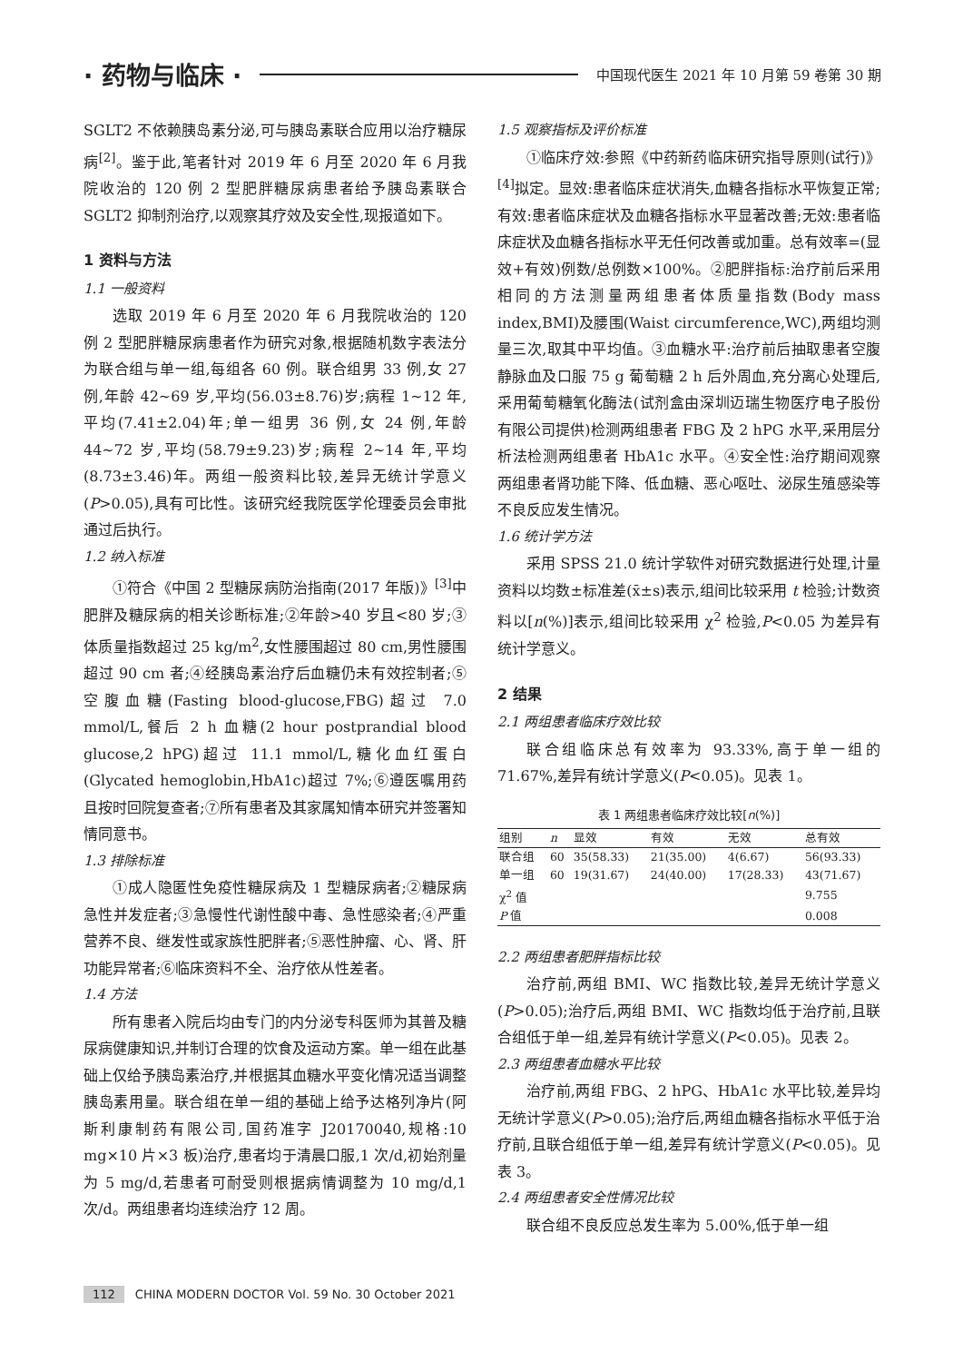· 药物与临床 ·
中国现代医生 2021 年 10 月第 59 卷第 30 期
SGLT2 不依赖胰岛素分泌,可与胰岛素联合应用以治疗糖尿病<sup>[2]</sup>。鉴于此,笔者针对 2019 年 6 月至 2020 年 6 月我院收治的 120 例 2 型肥胖糖尿病患者给予胰岛素联合 SGLT2 抑制剂治疗,以观察其疗效及安全性,现报道如下。
1 资料与方法
1.1 一般资料
选取 2019 年 6 月至 2020 年 6 月我院收治的 120 例 2 型肥胖糖尿病患者作为研究对象,根据随机数字表法分为联合组与单一组,每组各 60 例。联合组男 33 例,女 27 例,年龄 42~69 岁,平均(56.03±8.76)岁;病程 1~12 年,平均(7.41±2.04)年;单一组男 36 例,女 24 例,年龄 44~72 岁,平均(58.79±9.23)岁;病程 2~14 年,平均(8.73±3.46)年。两组一般资料比较,差异无统计学意义(P>0.05),具有可比性。该研究经我院医学伦理委员会审批通过后执行。
1.2 纳入标准
①符合《中国 2 型糖尿病防治指南(2017 年版)》<sup>[3]</sup>中肥胖及糖尿病的相关诊断标准;②年龄>40 岁且<80 岁;③体质量指数超过 25 kg/m<sup>2</sup>,女性腰围超过 80 cm,男性腰围超过 90 cm 者;④经胰岛素治疗后血糖仍未有效控制者;⑤空腹血糖(Fasting blood-glucose,FBG)超过 7.0 mmol/L,餐后 2 h 血糖(2 hour postprandial blood glucose,2 hPG)超过 11.1 mmol/L,糖化血红蛋白(Glycated hemoglobin,HbA1c)超过 7%;⑥遵医嘱用药且按时回院复查者;⑦所有患者及其家属知情本研究并签署知情同意书。
1.3 排除标准
①成人隐匿性免疫性糖尿病及 1 型糖尿病者;②糖尿病急性并发症者;③急慢性代谢性酸中毒、急性感染者;④严重营养不良、继发性或家族性肥胖者;⑤恶性肿瘤、心、肾、肝功能异常者;⑥临床资料不全、治疗依从性差者。
1.4 方法
所有患者入院后均由专门的内分泌专科医师为其普及糖尿病健康知识,并制订合理的饮食及运动方案。单一组在此基础上仅给予胰岛素治疗,并根据其血糖水平变化情况适当调整胰岛素用量。联合组在单一组的基础上给予达格列净片(阿斯利康制药有限公司,国药准字 J20170040,规格:10 mg×10 片×3 板)治疗,患者均于清晨口服,1 次/d,初始剂量为 5 mg/d,若患者可耐受则根据病情调整为 10 mg/d,1 次/d。两组患者均连续治疗 12 周。
1.5 观察指标及评价标准
①临床疗效:参照《中药新药临床研究指导原则(试行)》<sup>[4]</sup>拟定。显效:患者临床症状消失,血糖各指标水平恢复正常;有效:患者临床症状及血糖各指标水平显著改善;无效:患者临床症状及血糖各指标水平无任何改善或加重。总有效率=(显效+有效)例数/总例数×100%。②肥胖指标:治疗前后采用相同的方法测量两组患者体质量指数(Body mass index,BMI)及腰围(Waist circumference,WC),两组均测量三次,取其中平均值。③血糖水平:治疗前后抽取患者空腹静脉血及口服 75 g 葡萄糖 2 h 后外周血,充分离心处理后,采用葡萄糖氧化酶法(试剂盒由深圳迈瑞生物医疗电子股份有限公司提供)检测两组患者 FBG 及 2 hPG 水平,采用层分析法检测两组患者 HbA1c 水平。④安全性:治疗期间观察两组患者肾功能下降、低血糖、恶心呕吐、泌尿生殖感染等不良反应发生情况。
1.6 统计学方法
采用 SPSS 21.0 统计学软件对研究数据进行处理,计量资料以均数±标准差(x̄±s)表示,组间比较采用 t 检验;计数资料以[n(%)]表示,组间比较采用 χ<sup>2</sup> 检验,P<0.05 为差异有统计学意义。
2 结果
2.1 两组患者临床疗效比较
联合组临床总有效率为 93.33%,高于单一组的 71.67%,差异有统计学意义(P<0.05)。见表 1。
表 1 两组患者临床疗效比较[ n (%)]
| 组别 | n | 显效 | 有效 | 无效 | 总有效 |
| --- | --- | --- | --- | --- | --- |
| 联合组 | 60 | 35(58.33) | 21(35.00) | 4(6.67) | 56(93.33) |
| 单一组 | 60 | 19(31.67) | 24(40.00) | 17(28.33) | 43(71.67) |
| χ<sup>2</sup> 值 | | | | | 9.755 |
| P 值 | | | | | 0.008 |
2.2 两组患者肥胖指标比较
治疗前,两组 BMI、WC 指数比较,差异无统计学意义(P>0.05);治疗后,两组 BMI、WC 指数均低于治疗前,且联合组低于单一组,差异有统计学意义(P<0.05)。见表 2。
2.3 两组患者血糖水平比较
治疗前,两组 FBG、2 hPG、HbA1c 水平比较,差异均无统计学意义(P>0.05);治疗后,两组血糖各指标水平低于治疗前,且联合组低于单一组,差异有统计学意义(P<0.05)。见表 3。
2.4 两组患者安全性情况比较
联合组不良反应总发生率为 5.00%,低于单一组
112 CHINA MODERN DOCTOR Vol. 59 No. 30 October 2021